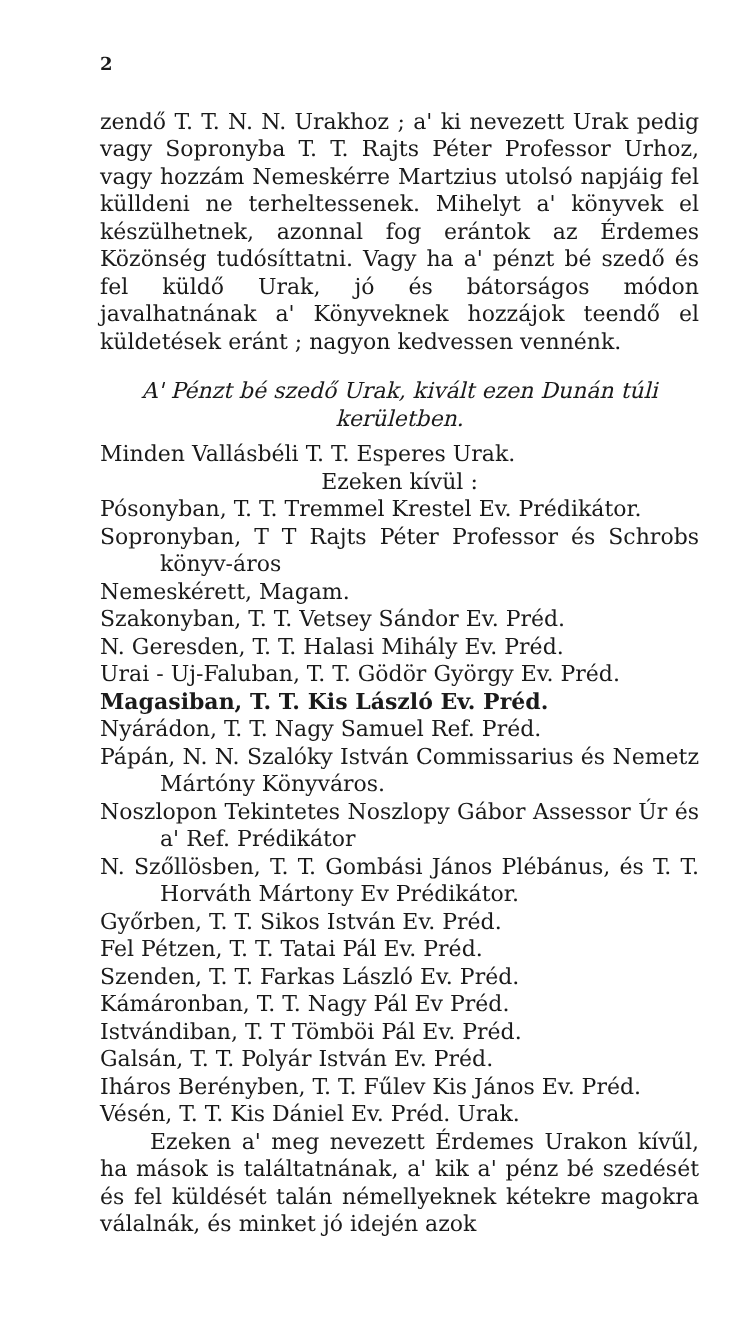2
zendő T. T. N. N. Urakhoz ; a' ki nevezett Urak pedig vagy Sopronyba T. T. Rajts Péter Professor Urhoz, vagy hozzám Nemeskérre Martzius utolsó napjáig fel külldeni ne terheltessenek. Mihelyt a' könyvek el készülhetnek, azonnal fog erántok az Érdemes Közönség tudósíttatni. Vagy ha a' pénzt bé szedő és fel küldő Urak, jó és bátorságos módon javalhatnának a' Könyveknek hozzájok teendő el küldetések eránt ; nagyon kedvessen vennénk.
A' Pénzt bé szedő Urak, kivált ezen Dunán túli kerületben.
Minden Vallásbéli T. T. Esperes Urak.
Ezeken kívül :
Pósonyban, T. T. Tremmel Krestel Ev. Prédikátor.
Sopronyban, T T Rajts Péter Professor és Schrobs könyv-áros
Nemeskérett, Magam.
Szakonyban, T. T. Vetsey Sándor Ev. Préd.
N. Geresden, T. T. Halasi Mihály Ev. Préd.
Urai - Uj-Faluban, T. T. Gödör György Ev. Préd.
Magasiban, T. T. Kis László Ev. Préd.
Nyárádon, T. T. Nagy Samuel Ref. Préd.
Pápán, N. N. Szalóky István Commissarius és Nemetz Mártóny Könyváros.
Noszlopon Tekintetes Noszlopy Gábor Assessor Úr és a' Ref. Prédikátor
N. Szőllösben, T. T. Gombási János Plébánus, és T. T. Horváth Mártony Ev Prédikátor.
Győrben, T. T. Sikos István Ev. Préd.
Fel Pétzen, T. T. Tatai Pál Ev. Préd.
Szenden, T. T. Farkas László Ev. Préd.
Kámáronban, T. T. Nagy Pál Ev Préd.
Istvándiban, T. T Tömböi Pál Ev. Préd.
Galsán, T. T. Polyár István Ev. Préd.
Iháros Berényben, T. T. Fűlev Kis János Ev. Préd.
Vésén, T. T. Kis Dániel Ev. Préd. Urak.
Ezeken a' meg nevezett Érdemes Urakon kívűl, ha mások is találtatnának, a' kik a' pénz bé szedését és fel küldését talán némellyeknek kétekre magokra válalnák, és minket jó idején azok